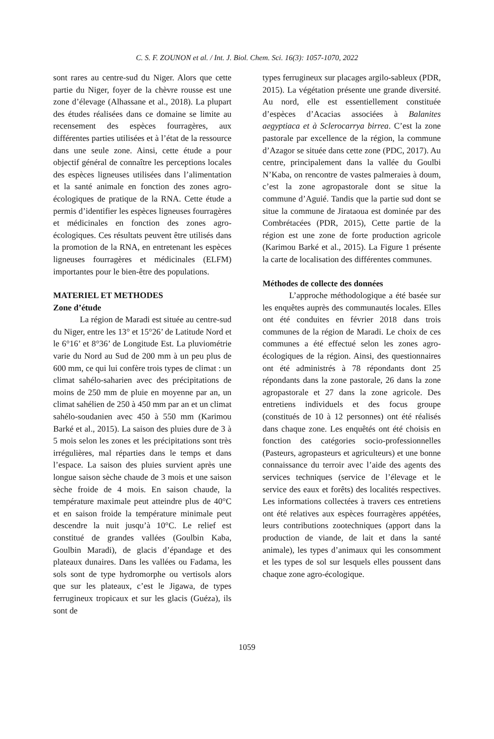C. S. F. ZOUNON et al. / Int. J. Biol. Chem. Sci. 16(3): 1057-1070, 2022
sont rares au centre-sud du Niger. Alors que cette partie du Niger, foyer de la chèvre rousse est une zone d’élevage (Alhassane et al., 2018). La plupart des études réalisées dans ce domaine se limite au recensement des espèces fourragères, aux différentes parties utilisées et à l’état de la ressource dans une seule zone. Ainsi, cette étude a pour objectif général de connaître les perceptions locales des espèces ligneuses utilisées dans l’alimentation et la santé animale en fonction des zones agro-écologiques de pratique de la RNA. Cette étude a permis d’identifier les espèces ligneuses fourragères et médicinales en fonction des zones agro-écologiques. Ces résultats peuvent être utilisés dans la promotion de la RNA, en entretenant les espèces ligneuses fourragères et médicinales (ELFM) importantes pour le bien-être des populations.
MATERIEL ET METHODES
Zone d’étude
La région de Maradi est située au centre-sud du Niger, entre les 13° et 15°26’ de Latitude Nord et le 6°16’ et 8°36’ de Longitude Est. La pluviométrie varie du Nord au Sud de 200 mm à un peu plus de 600 mm, ce qui lui confère trois types de climat : un climat sahélo-saharien avec des précipitations de moins de 250 mm de pluie en moyenne par an, un climat sahélien de 250 à 450 mm par an et un climat sahélo-soudanien avec 450 à 550 mm (Karimou Barké et al., 2015). La saison des pluies dure de 3 à 5 mois selon les zones et les précipitations sont très irrégulières, mal réparties dans le temps et dans l’espace. La saison des pluies survient après une longue saison sèche chaude de 3 mois et une saison sèche froide de 4 mois. En saison chaude, la température maximale peut atteindre plus de 40°C et en saison froide la température minimale peut descendre la nuit jusqu’à 10°C. Le relief est constitué de grandes vallées (Goulbin Kaba, Goulbin Maradi), de glacis d’épandage et des plateaux dunaires. Dans les vallées ou Fadama, les sols sont de type hydromorphe ou vertisols alors que sur les plateaux, c’est le Jigawa, de types ferrugineux tropicaux et sur les glacis (Guéza), ils sont de
types ferrugineux sur placages argilo-sableux (PDR, 2015). La végétation présente une grande diversité. Au nord, elle est essentiellement constituée d’espèces d’Acacias associées à Balanites aegyptiaca et à Sclerocarrya birrea. C’est la zone pastorale par excellence de la région, la commune d’Azagor se située dans cette zone (PDC, 2017). Au centre, principalement dans la vallée du Goulbi N’Kaba, on rencontre de vastes palmeraies à doum, c’est la zone agropastorale dont se situe la commune d’Aguié. Tandis que la partie sud dont se situe la commune de Jirataoua est dominée par des Combrétacées (PDR, 2015), Cette partie de la région est une zone de forte production agricole (Karimou Barké et al., 2015). La Figure 1 présente la carte de localisation des différentes communes.
Méthodes de collecte des données
L’approche méthodologique a été basée sur les enquêtes auprès des communautés locales. Elles ont été conduites en février 2018 dans trois communes de la région de Maradi. Le choix de ces communes a été effectué selon les zones agro-écologiques de la région. Ainsi, des questionnaires ont été administrés à 78 répondants dont 25 répondants dans la zone pastorale, 26 dans la zone agropastorale et 27 dans la zone agricole. Des entretiens individuels et des focus groupe (constitués de 10 à 12 personnes) ont été réalisés dans chaque zone. Les enquêtés ont été choisis en fonction des catégories socio-professionnelles (Pasteurs, agropasteurs et agriculteurs) et une bonne connaissance du terroir avec l’aide des agents des services techniques (service de l’élevage et le service des eaux et forêts) des localités respectives. Les informations collectées à travers ces entretiens ont été relatives aux espèces fourragères appétées, leurs contributions zootechniques (apport dans la production de viande, de lait et dans la santé animale), les types d’animaux qui les consomment et les types de sol sur lesquels elles poussent dans chaque zone agro-écologique.
1059